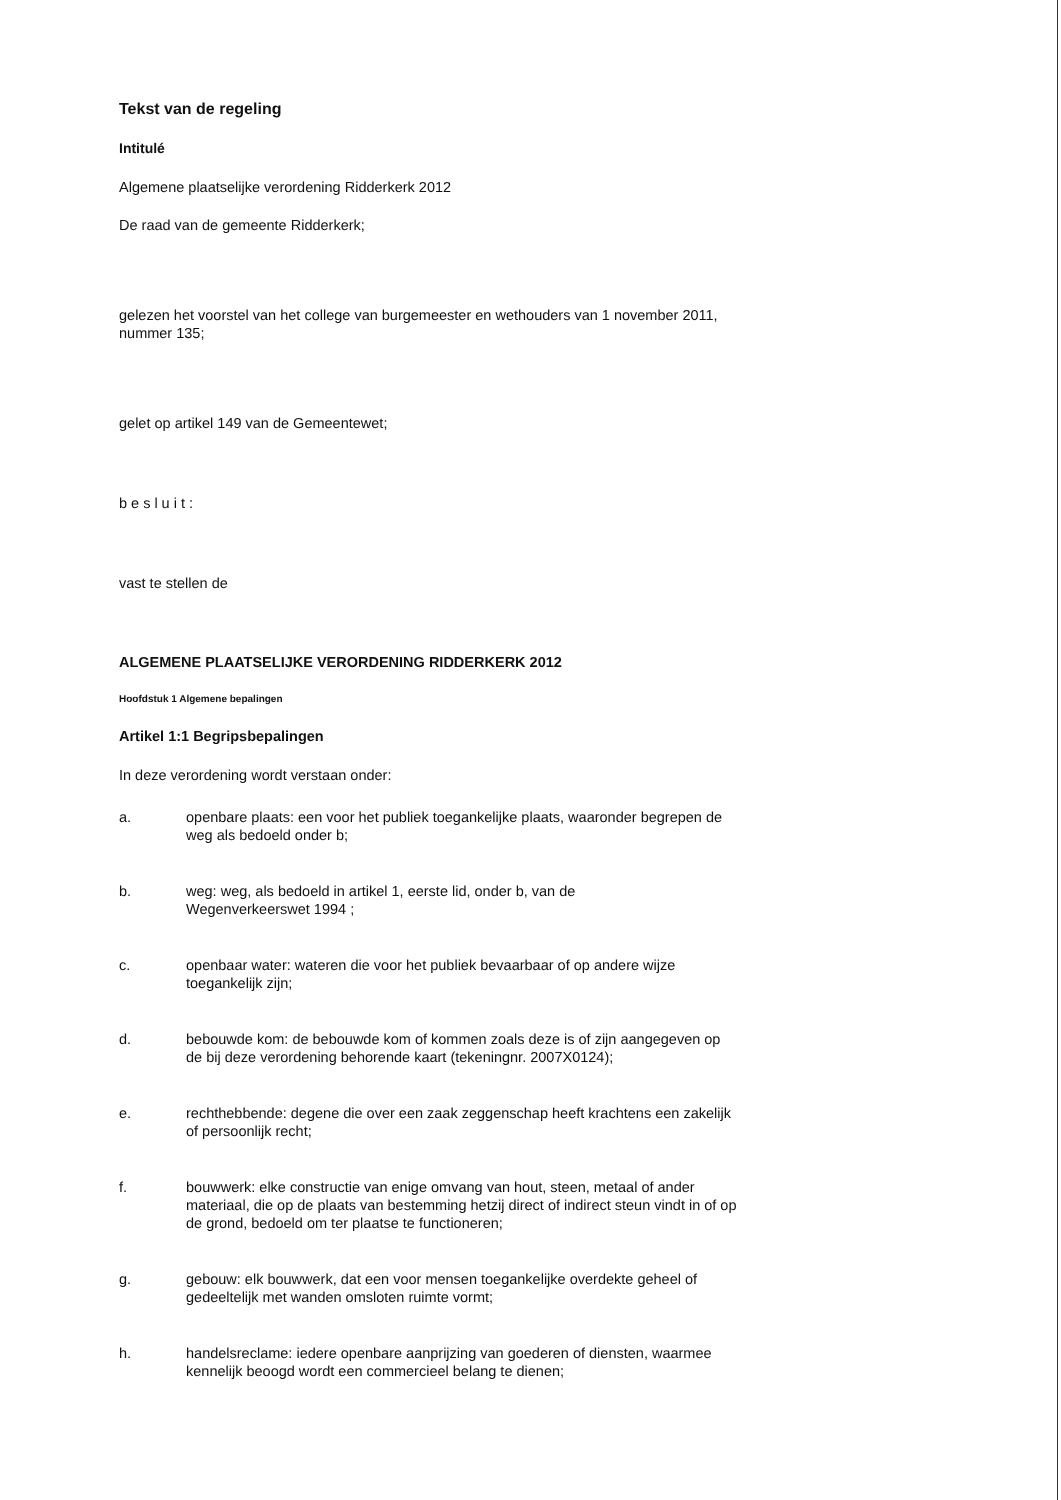Tekst van de regeling
Intitulé
Algemene plaatselijke verordening Ridderkerk 2012
De raad van de gemeente Ridderkerk;
gelezen het voorstel van het college van burgemeester en wethouders van 1 november 2011, nummer 135;
gelet op artikel 149 van de Gemeentewet;
besluit:
vast te stellen de
ALGEMENE PLAATSELIJKE VERORDENING RIDDERKERK 2012
Hoofdstuk 1 Algemene bepalingen
Artikel 1:1 Begripsbepalingen
In deze verordening wordt verstaan onder:
a. openbare plaats: een voor het publiek toegankelijke plaats, waaronder begrepen de weg als bedoeld onder b;
b. weg: weg, als bedoeld in artikel 1, eerste lid, onder b, van de
Wegenverkeerswet 1994 ;
c. openbaar water: wateren die voor het publiek bevaarbaar of op andere wijze toegankelijk zijn;
d. bebouwde kom: de bebouwde kom of kommen zoals deze is of zijn aangegeven op de bij deze verordening behorende kaart (tekeningnr. 2007X0124);
e. rechthebbende: degene die over een zaak zeggenschap heeft krachtens een zakelijk of persoonlijk recht;
f. bouwwerk: elke constructie van enige omvang van hout, steen, metaal of ander materiaal, die op de plaats van bestemming hetzij direct of indirect steun vindt in of op de grond, bedoeld om ter plaatse te functioneren;
g. gebouw: elk bouwwerk, dat een voor mensen toegankelijke overdekte geheel of gedeeltelijk met wanden omsloten ruimte vormt;
h. handelsreclame: iedere openbare aanprijzing van goederen of diensten, waarmee kennelijk beoogd wordt een commercieel belang te dienen;